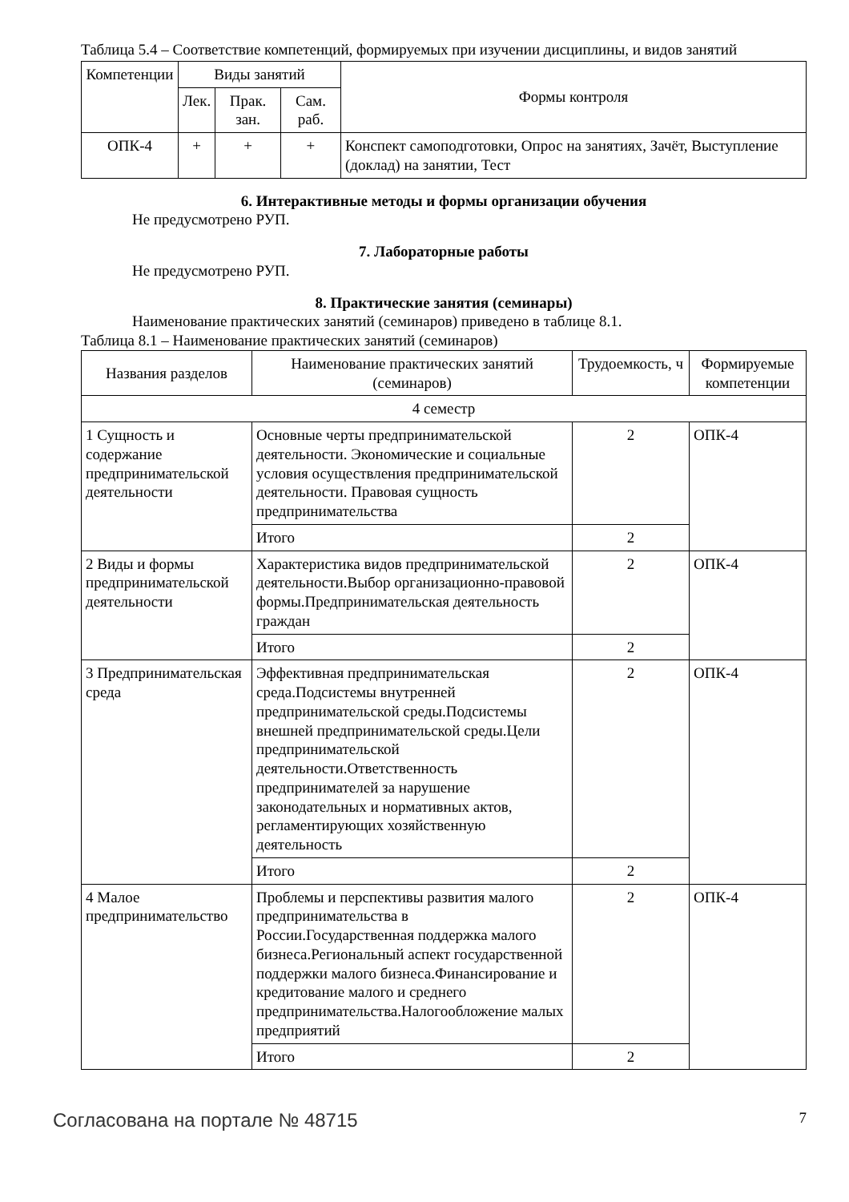Таблица 5.4 – Соответствие компетенций, формируемых при изучении дисциплины, и видов занятий
| Компетенции | Виды занятий | | | Формы контроля |
| --- | --- | --- | --- | --- |
| | Лек. | Прак. зан. | Сам. раб. | |
| ОПК-4 | + | + | + | Конспект самоподготовки, Опрос на занятиях, Зачёт, Выступление (доклад) на занятии, Тест |
6. Интерактивные методы и формы организации обучения
Не предусмотрено РУП.
7. Лабораторные работы
Не предусмотрено РУП.
8. Практические занятия (семинары)
Наименование практических занятий (семинаров) приведено в таблице 8.1.
Таблица 8.1 – Наименование практических занятий (семинаров)
| Названия разделов | Наименование практических занятий (семинаров) | Трудоемкость, ч | Формируемые компетенции |
| --- | --- | --- | --- |
| 4 семестр | | | |
| 1 Сущность и содержание предпринимательской деятельности | Основные черты предпринимательской деятельности. Экономические и социальные условия осуществления предпринимательской деятельности. Правовая сущность предпринимательства | 2 | ОПК-4 |
| | Итого | 2 | |
| 2 Виды и формы предпринимательской деятельности | Характеристика видов предпринимательской деятельности.Выбор организационно-правовой формы.Предпринимательская деятельность граждан | 2 | ОПК-4 |
| | Итого | 2 | |
| 3 Предпринимательская среда | Эффективная предпринимательская среда.Подсистемы внутренней предпринимательской среды.Подсистемы внешней предпринимательской среды.Цели предпринимательской деятельности.Ответственность предпринимателей за нарушение законодательных и нормативных актов, регламентирующих хозяйственную деятельность | 2 | ОПК-4 |
| | Итого | 2 | |
| 4 Малое предпринимательство | Проблемы и перспективы развития малого предпринимательства в России.Государственная поддержка малого бизнеса.Региональный аспект государственной поддержки малого бизнеса.Финансирование и кредитование малого и среднего предпринимательства.Налогообложение малых предприятий | 2 | ОПК-4 |
| | Итого | 2 | |
Согласована на портале № 48715 7